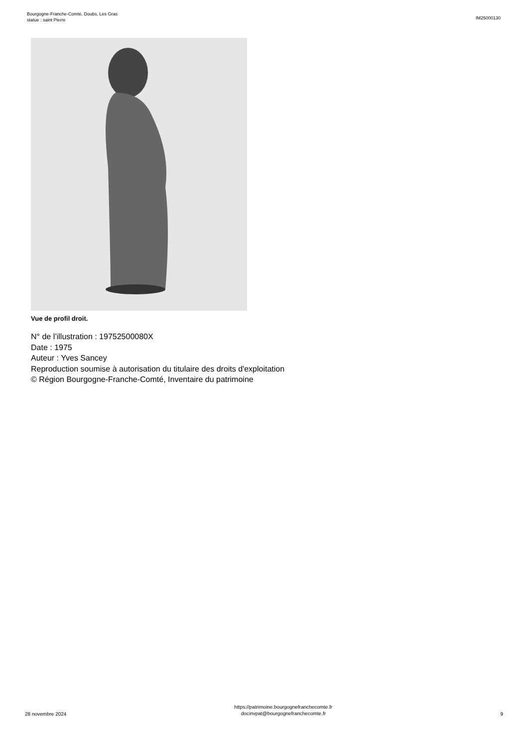Bourgogne-Franche-Comté, Doubs, Les Gras
statue : saint Pierre
IM25000130
Vue de profil droit.
N° de l’illustration : 19752500080X
Date : 1975
Auteur : Yves Sancey
Reproduction soumise à autorisation du titulaire des droits d'exploitation
© Région Bourgogne-Franche-Comté, Inventaire du patrimoine
28 novembre 2024
https://patrimoine.bourgognefranchecomte.fr
docinvpat@bourgognefranchecomte.fr
9